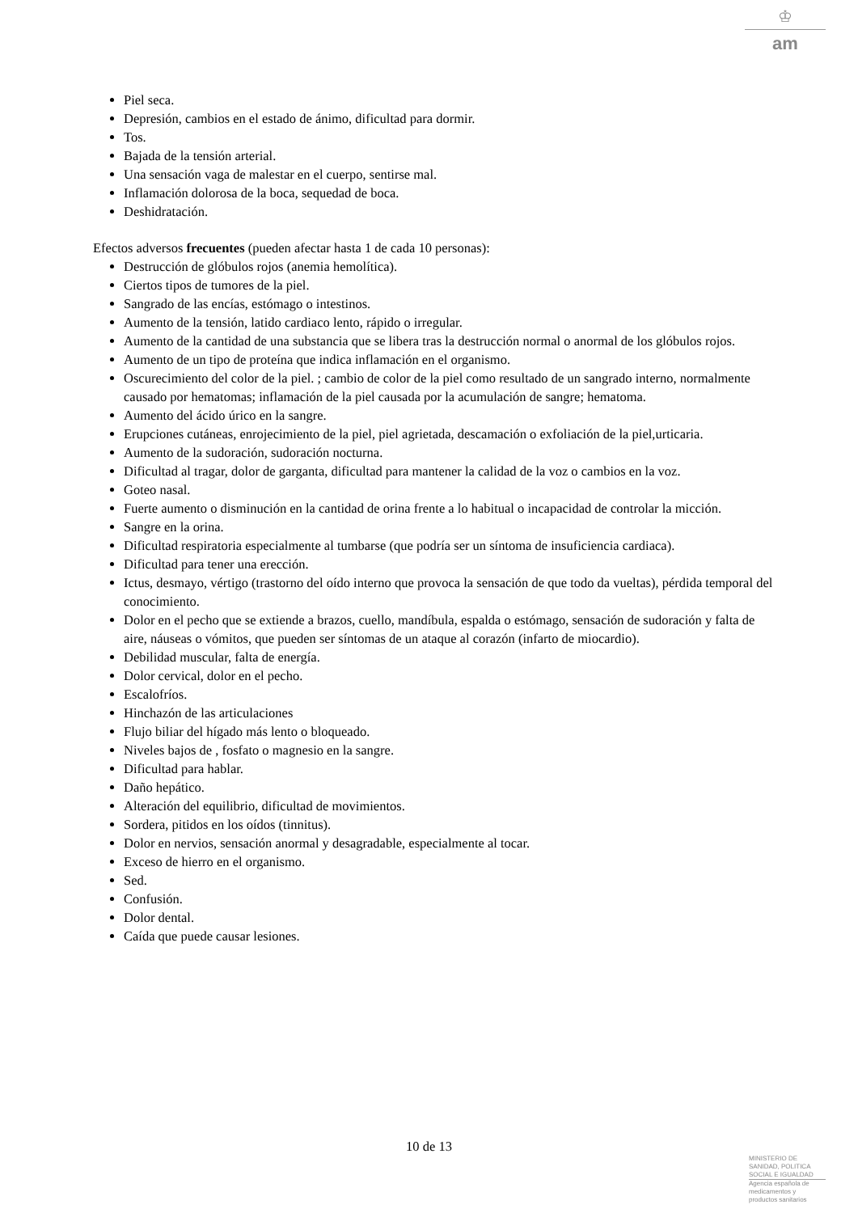♔
am
Piel seca.
Depresión, cambios en el estado de ánimo, dificultad para dormir.
Tos.
Bajada de la tensión arterial.
Una sensación vaga de malestar en el cuerpo, sentirse mal.
Inflamación dolorosa de la boca, sequedad de boca.
Deshidratación.
Efectos adversos frecuentes (pueden afectar hasta 1 de cada 10 personas):
Destrucción de glóbulos rojos (anemia hemolítica).
Ciertos tipos de tumores de la piel.
Sangrado de las encías, estómago o intestinos.
Aumento de la tensión, latido cardiaco lento, rápido o irregular.
Aumento de la cantidad de una substancia que se libera tras la destrucción normal o anormal de los glóbulos rojos.
Aumento de un tipo de proteína que indica inflamación en el organismo.
Oscurecimiento del color de la piel. ; cambio de color de la piel como resultado de un sangrado interno, normalmente causado por hematomas; inflamación de la piel causada por la acumulación de sangre; hematoma.
Aumento del ácido úrico en la sangre.
Erupciones cutáneas, enrojecimiento de la piel, piel agrietada, descamación o exfoliación de la piel,urticaria.
Aumento de la sudoración, sudoración nocturna.
Dificultad al tragar, dolor de garganta, dificultad para mantener la calidad de la voz o cambios en la voz.
Goteo nasal.
Fuerte aumento o disminución en la cantidad de orina frente a lo habitual o incapacidad de controlar la micción.
Sangre en la orina.
Dificultad respiratoria especialmente al tumbarse (que podría ser un síntoma de insuficiencia cardiaca).
Dificultad para tener una erección.
Ictus, desmayo, vértigo (trastorno del oído interno que provoca la sensación de que todo da vueltas), pérdida temporal del conocimiento.
Dolor en el pecho que se extiende a brazos, cuello, mandíbula, espalda o estómago, sensación de sudoración y falta de aire, náuseas o vómitos, que pueden ser síntomas de un ataque al corazón (infarto de miocardio).
Debilidad muscular, falta de energía.
Dolor cervical, dolor en el pecho.
Escalofríos.
Hinchazón de las articulaciones
Flujo biliar del hígado más lento o bloqueado.
Niveles bajos de , fosfato o magnesio en la sangre.
Dificultad para hablar.
Daño hepático.
Alteración del equilibrio, dificultad de movimientos.
Sordera, pitidos en los oídos (tinnitus).
Dolor en nervios, sensación anormal y desagradable, especialmente al tocar.
Exceso de hierro en el organismo.
Sed.
Confusión.
Dolor dental.
Caída que puede causar lesiones.
10 de 13
MINISTERIO DE
SANIDAD, POLITICA
SOCIAL E IGUALDAD
Agencia española de
medicamentos y
productos sanitarios